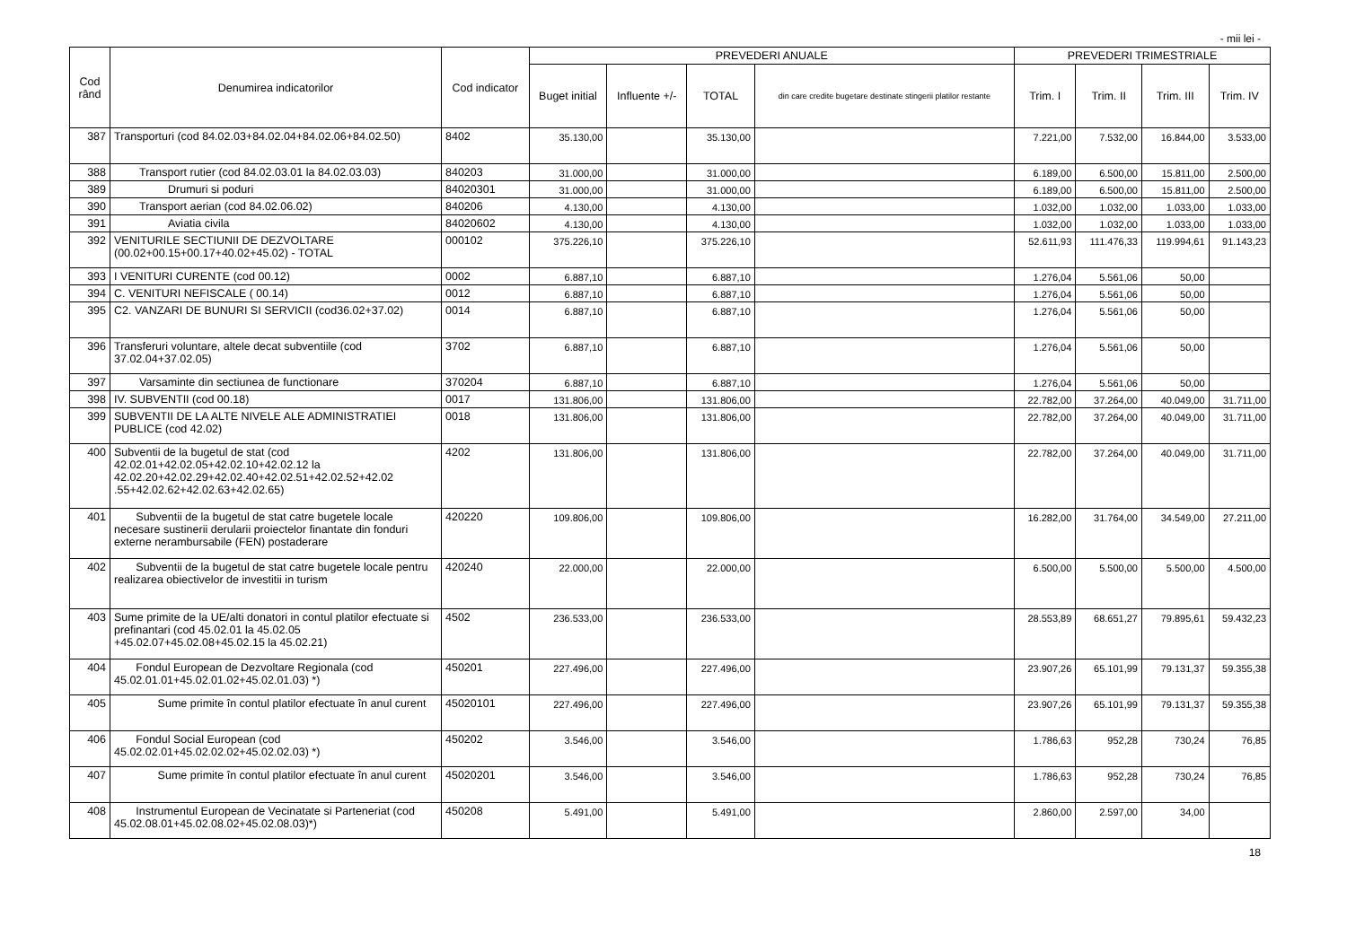- mii lei -
| Cod rând | Denumirea indicatorilor | Cod indicator | PREVEDERI ANUALE | | | | PREVEDERI TRIMESTRIALE | | | |
| --- | --- | --- | --- | --- | --- | --- | --- | --- | --- | --- |
| | | | Buget initial | Influente +/- | TOTAL | din care credite bugetare destinate stingerii platilor restante | Trim. I | Trim. II | Trim. III | Trim. IV |
| 387 | Transporturi (cod 84.02.03+84.02.04+84.02.06+84.02.50) | 8402 | 35.130,00 | | 35.130,00 | | 7.221,00 | 7.532,00 | 16.844,00 | 3.533,00 |
| 388 | Transport rutier (cod 84.02.03.01 la 84.02.03.03) | 840203 | 31.000,00 | | 31.000,00 | | 6.189,00 | 6.500,00 | 15.811,00 | 2.500,00 |
| 389 | Drumuri si poduri | 84020301 | 31.000,00 | | 31.000,00 | | 6.189,00 | 6.500,00 | 15.811,00 | 2.500,00 |
| 390 | Transport aerian (cod 84.02.06.02) | 840206 | 4.130,00 | | 4.130,00 | | 1.032,00 | 1.032,00 | 1.033,00 | 1.033,00 |
| 391 | Aviatia civila | 84020602 | 4.130,00 | | 4.130,00 | | 1.032,00 | 1.032,00 | 1.033,00 | 1.033,00 |
| 392 | VENITURILE SECTIUNII DE DEZVOLTARE (00.02+00.15+00.17+40.02+45.02) - TOTAL | 000102 | 375.226,10 | | 375.226,10 | | 52.611,93 | 111.476,33 | 119.994,61 | 91.143,23 |
| 393 | I VENITURI CURENTE (cod 00.12) | 0002 | 6.887,10 | | 6.887,10 | | 1.276,04 | 5.561,06 | 50,00 | |
| 394 | C. VENITURI NEFISCALE ( 00.14) | 0012 | 6.887,10 | | 6.887,10 | | 1.276,04 | 5.561,06 | 50,00 | |
| 395 | C2. VANZARI DE BUNURI SI SERVICII (cod36.02+37.02) | 0014 | 6.887,10 | | 6.887,10 | | 1.276,04 | 5.561,06 | 50,00 | |
| 396 | Transferuri voluntare, altele decat subventiile (cod 37.02.04+37.02.05) | 3702 | 6.887,10 | | 6.887,10 | | 1.276,04 | 5.561,06 | 50,00 | |
| 397 | Varsaminte din sectiunea de functionare | 370204 | 6.887,10 | | 6.887,10 | | 1.276,04 | 5.561,06 | 50,00 | |
| 398 | IV. SUBVENTII (cod 00.18) | 0017 | 131.806,00 | | 131.806,00 | | 22.782,00 | 37.264,00 | 40.049,00 | 31.711,00 |
| 399 | SUBVENTII DE LA ALTE NIVELE ALE ADMINISTRATIEI PUBLICE (cod 42.02) | 0018 | 131.806,00 | | 131.806,00 | | 22.782,00 | 37.264,00 | 40.049,00 | 31.711,00 |
| 400 | Subventii de la bugetul de stat (cod 42.02.01+42.02.05+42.02.10+42.02.12 la 42.02.20+42.02.29+42.02.40+42.02.51+42.02.52+42.02 .55+42.02.62+42.02.63+42.02.65) | 4202 | 131.806,00 | | 131.806,00 | | 22.782,00 | 37.264,00 | 40.049,00 | 31.711,00 |
| 401 | Subventii de la bugetul de stat catre bugetele locale necesare sustinerii derularii proiectelor finantate din fonduri externe nerambursabile (FEN) postaderare | 420220 | 109.806,00 | | 109.806,00 | | 16.282,00 | 31.764,00 | 34.549,00 | 27.211,00 |
| 402 | Subventii de la bugetul de stat catre bugetele locale pentru realizarea obiectivelor de investitii in turism | 420240 | 22.000,00 | | 22.000,00 | | 6.500,00 | 5.500,00 | 5.500,00 | 4.500,00 |
| 403 | Sume primite de la UE/alti donatori in contul platilor efectuate si prefinantari (cod 45.02.01 la 45.02.05 +45.02.07+45.02.08+45.02.15 la 45.02.21) | 4502 | 236.533,00 | | 236.533,00 | | 28.553,89 | 68.651,27 | 79.895,61 | 59.432,23 |
| 404 | Fondul European de Dezvoltare Regionala (cod 45.02.01.01+45.02.01.02+45.02.01.03) *) | 450201 | 227.496,00 | | 227.496,00 | | 23.907,26 | 65.101,99 | 79.131,37 | 59.355,38 |
| 405 | Sume primite în contul platilor efectuate în anul curent | 45020101 | 227.496,00 | | 227.496,00 | | 23.907,26 | 65.101,99 | 79.131,37 | 59.355,38 |
| 406 | Fondul Social European (cod 45.02.02.01+45.02.02.02+45.02.02.03) *) | 450202 | 3.546,00 | | 3.546,00 | | 1.786,63 | 952,28 | 730,24 | 76,85 |
| 407 | Sume primite în contul platilor efectuate în anul curent | 45020201 | 3.546,00 | | 3.546,00 | | 1.786,63 | 952,28 | 730,24 | 76,85 |
| 408 | Instrumentul European de Vecinatate si Parteneriat (cod 45.02.08.01+45.02.08.02+45.02.08.03)*) | 450208 | 5.491,00 | | 5.491,00 | | 2.860,00 | 2.597,00 | 34,00 | |
18